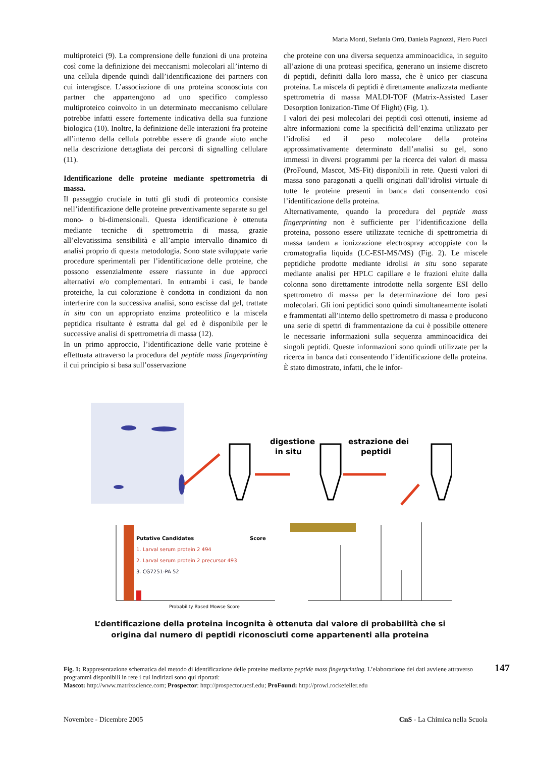Maria Monti, Stefania Orrù, Daniela Pagnozzi, Piero Pucci
multiproteici (9). La comprensione delle funzioni di una proteina così come la definizione dei meccanismi molecolari all’interno di una cellula dipende quindi dall’identificazione dei partners con cui interagisce. L’associazione di una proteina sconosciuta con partner che appartengono ad uno specifico complesso multiproteico coinvolto in un determinato meccanismo cellulare potrebbe infatti essere fortemente indicativa della sua funzione biologica (10). Inoltre, la definizione delle interazioni fra proteine all’interno della cellula potrebbe essere di grande aiuto anche nella descrizione dettagliata dei percorsi di signalling cellulare (11).
Identificazione delle proteine mediante spettrometria di massa.
Il passaggio cruciale in tutti gli studi di proteomica consiste nell’identificazione delle proteine preventivamente separate su gel mono- o bi-dimensionali. Questa identificazione è ottenuta mediante tecniche di spettrometria di massa, grazie all’elevatissima sensibilità e all’ampio intervallo dinamico di analisi proprio di questa metodologia. Sono state sviluppate varie procedure sperimentali per l’identificazione delle proteine, che possono essenzialmente essere riassunte in due approcci alternativi e/o complementari. In entrambi i casi, le bande proteiche, la cui colorazione è condotta in condizioni da non interferire con la successiva analisi, sono escisse dal gel, trattate in situ con un appropriato enzima proteolitico e la miscela peptidica risultante è estratta dal gel ed è disponibile per le successive analisi di spettrometria di massa (12).
In un primo approccio, l’identificazione delle varie proteine è effettuata attraverso la procedura del peptide mass fingerprinting il cui principio si basa sull’osservazione
che proteine con una diversa sequenza amminoacidica, in seguito all’azione di una proteasi specifica, generano un insieme discreto di peptidi, definiti dalla loro massa, che è unico per ciascuna proteina. La miscela di peptidi è direttamente analizzata mediante spettrometria di massa MALDI-TOF (Matrix-Assisted Laser Desorption Ionization-Time Of Flight) (Fig. 1).
I valori dei pesi molecolari dei peptidi così ottenuti, insieme ad altre informazioni come la specificità dell’enzima utilizzato per l’idrolisi ed il peso molecolare della proteina approssimativamente determinato dall’analisi su gel, sono immessi in diversi programmi per la ricerca dei valori di massa (ProFound, Mascot, MS-Fit) disponibili in rete. Questi valori di massa sono paragonati a quelli originati dall’idrolisi virtuale di tutte le proteine presenti in banca dati consentendo così l’identificazione della proteina.
Alternativamente, quando la procedura del peptide mass fingerprinting non è sufficiente per l’identificazione della proteina, possono essere utilizzate tecniche di spettrometria di massa tandem a ionizzazione electrospray accoppiate con la cromatografia liquida (LC-ESI-MS/MS) (Fig. 2). Le miscele peptidiche prodotte mediante idrolisi in situ sono separate mediante analisi per HPLC capillare e le frazioni eluite dalla colonna sono direttamente introdotte nella sorgente ESI dello spettrometro di massa per la determinazione dei loro pesi molecolari. Gli ioni peptidici sono quindi simultaneamente isolati e frammentati all’interno dello spettrometro di massa e producono una serie di spettri di frammentazione da cui è possibile ottenere le necessarie informazioni sulla sequenza amminoacidica dei singoli peptidi. Queste informazioni sono quindi utilizzate per la ricerca in banca dati consentendo l’identificazione della proteina. È stato dimostrato, infatti, che le infor-
digestione
in situ
estrazione dei
peptidi
Putative Candidates
Score
1. Larval serum protein 2 494
2. Larval serum protein 2 precursor 493
3. CG7251-PA 52
Probability Based Mowse Score
L’dentificazione della proteina incognita è ottenuta dal valore di probabilità che si origina dal numero di peptidi riconosciuti come appartenenti alla proteina
Fig. 1: Rappresentazione schematica del metodo di identificazione delle proteine mediante peptide mass fingerprinting. L’elaborazione dei dati avviene attraverso programmi disponibili in rete i cui indirizzi sono qui riportati:
Mascot: http://www.matrixscience.com; Prospector: http://prospector.ucsf.edu; ProFound: http://prowl.rockefeller.edu
147
Novembre - Dicembre 2005 CnS - La Chimica nella Scuola